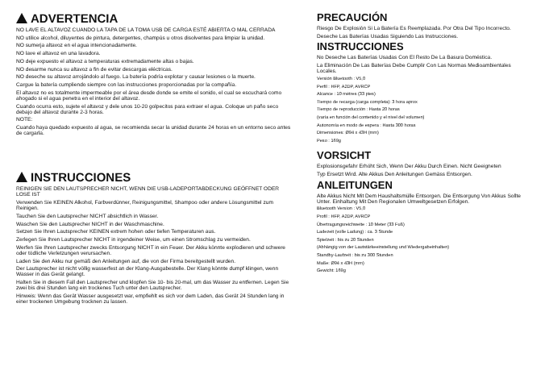ADVERTENCIA
NO LAVE EL ALTAVOZ CUANDO LA TAPA DE LA TOMA USB DE CARGA ESTÉ ABIERTA O MAL CERRADA
NO utilice alcohol, diluyentes de pintura, detergentes, champús u otros disolventes para limpiar la unidad.
NO sumerja altavoz en el agua intencionadamente.
NO lave el altavoz en una lavadora.
NO deje expuesto el altavoz a temperaturas extremadamente altas o bajas.
NO desarme nunca su altavoz a fin de evitar descargas eléctricas.
NO deseche su altavoz arrojándolo al fuego. La batería podría explotar y causar lesiones o la muerte.
Cargue la batería cumpliendo siempre con las instrucciones proporcionadas por la compañía.
El altavoz no es totalmente impermeable por el área desde donde se emite el sonido, el cual se escuchará como ahogado si el agua penetra en el interior del altavoz.
Cuando ocurra esto, sujete el altavoz y dele unos 10-20 golpecitos para extraer el agua. Coloque un paño seco debajo del altavoz durante 2-3 horas.
NOTE:
Cuando haya quedado expuesto al agua, se recomienda secar la unidad durante 24 horas en un entorno seco antes de cargarla.
INSTRUCCIONES
REINIGEN SIE DEN LAUTSPRECHER NICHT, WENN DIE USB-LADEPORTABDECKUNG GEÖFFNET ODER LOSE IST
Verwenden Sie KEINEN Alkohol, Farbverdünner, Reinigungsmittel, Shampoo oder andere Lösungsmittel zum Reinigen.
Tauchen Sie den Lautsprecher NICHT absichtlich in Wasser.
Waschen Sie den Lautsprecher NICHT in der Waschmaschine.
Setzen Sie Ihren Lautsprecher KEINEN extrem hohen oder tiefen Temperaturen aus.
Zerlegen Sie Ihren Lautsprecher NICHT in irgendeiner Weise, um einen Stromschlag zu vermeiden.
Werfen Sie Ihren Lautsprecher zwecks Entsorgung NICHT in ein Feuer. Der Akku könnte explodieren und schwere oder tödliche Verletzungen verursachen.
Laden Sie den Akku nur gemäß den Anleitungen auf, die von der Firma bereitgestellt wurden.
Der Lautsprecher ist nicht völlig wasserfest an der Klang-Ausgabestelle. Der Klang könnte dumpf klingen, wenn Wasser in das Gerät gelangt.
Halten Sie in diesem Fall den Lautsprecher und klopfen Sie 10- bis 20-mal, um das Wasser zu entfernen. Legen Sie zwei bis drei Stunden lang ein trockenes Tuch unter den Lautsprecher.
Hinweis: Wenn das Gerät Wasser ausgesetzt war, empfiehlt es sich vor dem Laden, das Gerät 24 Stunden lang in einer trockenen Umgebung trocknen zu lassen.
PRECAUCIÓN
Riesgo De Explosión Si La Batería Es Reemplazada. Por Otra Del Tipo Incorrecto.
Deseche Las Baterías Usadas Siguiendo Las Instrucciones.
INSTRUCCIONES
No Deseche Las Baterías Usadas Con El Resto De La Basura Doméstica.
La Eliminación De Las Baterías Debe Cumplir Con Las Normas Medioambientales Locales.
Versión Bluetooth : V5,0
Perfil : HFP, A2DP, AVRCP
Alcance : 10 métres (33 pies)
Tiempo de recarga (carga completa): 3 hora aprox
Tiempo de reproducción : Hasta 20 horas
(varía en función del contenido y el nivel del volumen)
Autonomía en modo de espera : Hasta 300 horas
Dimensiones: Ø94 x 43H (mm)
Peso : 169g
VORSICHT
Explosionsgefahr Erhöht Sich, Wenn Der Akku Durch Einen. Nicht Geeigneten
Typ Ersetzt Wird. Alte Akkus Den Anleitungen Gemäss Entsorgen.
ANLEITUNGEN
Alte Akkus Nicht Mit Dem Haushaltsmülle Entsorgen. Die Entsorgung Von Akkus Sollte Unter. Einhaltung Mit Den Regionalen Umweltgesetzen Erfolgen.
Bluetooth Version : V5,0
Profil : HFP, A2DP, AVRCP
Übertragungsreichweite : 10 Meter (33 Fuß)
Ladezeit (volle Ladung) : ca. 3 Stunde
Spielzeit : bis zu 20 Stunden
(Abhängig von der Lautstärkeeinstellung und Wiedergabeinhalten)
Standby-Laufzeit : bis zu 300 Stunden
Maße: Ø94 x 43H (mm)
Gewicht: 169g